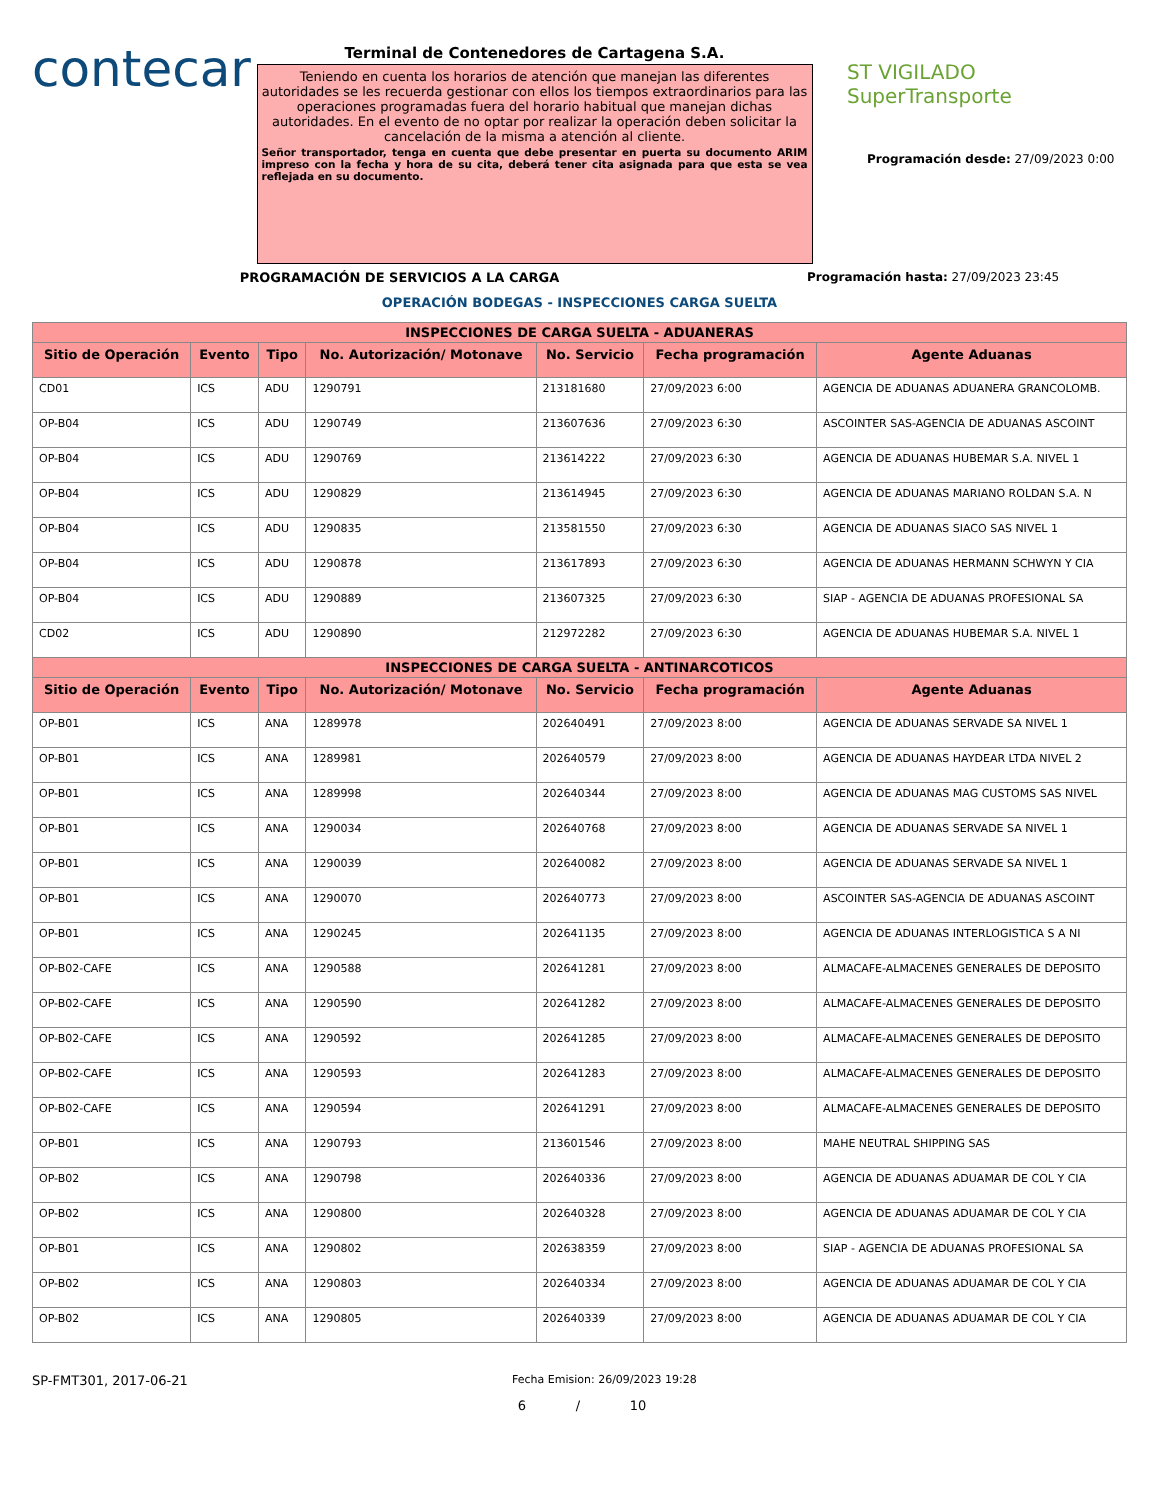contecar
Terminal de Contenedores de Cartagena S.A.
Teniendo en cuenta los horarios de atención que manejan las diferentes autoridades se les recuerda gestionar con ellos los tiempos extraordinarios para las operaciones programadas fuera del horario habitual que manejan dichas autoridades. En el evento de no optar por realizar la operación deben solicitar la cancelación de la misma a atención al cliente.
Señor transportador, tenga en cuenta que debe presentar en puerta su documento ARIM impreso con la fecha y hora de su cita, deberá tener cita asignada para que esta se vea reflejada en su documento.
ST VIGILADO
SuperTransporte
Programación desde: 27/09/2023 0:00
PROGRAMACIÓN DE SERVICIOS A LA CARGA Programación hasta: 27/09/2023 23:45
OPERACIÓN BODEGAS - INSPECCIONES CARGA SUELTA
| INSPECCIONES DE CARGA SUELTA - ADUANERAS | | | | | | |
| --- | --- | --- | --- | --- | --- | --- |
| Sitio de Operación | Evento | Tipo | No. Autorización/ Motonave | No. Servicio | Fecha programación | Agente Aduanas |
| CD01 | ICS | ADU | 1290791 | 213181680 | 27/09/2023 6:00 | AGENCIA DE ADUANAS ADUANERA GRANCOLOMB. |
| OP-B04 | ICS | ADU | 1290749 | 213607636 | 27/09/2023 6:30 | ASCOINTER SAS-AGENCIA DE ADUANAS ASCOINT |
| OP-B04 | ICS | ADU | 1290769 | 213614222 | 27/09/2023 6:30 | AGENCIA DE ADUANAS HUBEMAR S.A. NIVEL 1 |
| OP-B04 | ICS | ADU | 1290829 | 213614945 | 27/09/2023 6:30 | AGENCIA DE ADUANAS MARIANO ROLDAN S.A. N |
| OP-B04 | ICS | ADU | 1290835 | 213581550 | 27/09/2023 6:30 | AGENCIA DE ADUANAS SIACO SAS NIVEL 1 |
| OP-B04 | ICS | ADU | 1290878 | 213617893 | 27/09/2023 6:30 | AGENCIA DE ADUANAS HERMANN SCHWYN Y CIA |
| OP-B04 | ICS | ADU | 1290889 | 213607325 | 27/09/2023 6:30 | SIAP - AGENCIA DE ADUANAS PROFESIONAL SA |
| CD02 | ICS | ADU | 1290890 | 212972282 | 27/09/2023 6:30 | AGENCIA DE ADUANAS HUBEMAR S.A. NIVEL 1 |
| INSPECCIONES DE CARGA SUELTA - ANTINARCOTICOS | | | | | | |
| Sitio de Operación | Evento | Tipo | No. Autorización/ Motonave | No. Servicio | Fecha programación | Agente Aduanas |
| OP-B01 | ICS | ANA | 1289978 | 202640491 | 27/09/2023 8:00 | AGENCIA DE ADUANAS SERVADE SA NIVEL 1 |
| OP-B01 | ICS | ANA | 1289981 | 202640579 | 27/09/2023 8:00 | AGENCIA DE ADUANAS HAYDEAR LTDA NIVEL 2 |
| OP-B01 | ICS | ANA | 1289998 | 202640344 | 27/09/2023 8:00 | AGENCIA DE ADUANAS MAG CUSTOMS SAS NIVEL |
| OP-B01 | ICS | ANA | 1290034 | 202640768 | 27/09/2023 8:00 | AGENCIA DE ADUANAS SERVADE SA NIVEL 1 |
| OP-B01 | ICS | ANA | 1290039 | 202640082 | 27/09/2023 8:00 | AGENCIA DE ADUANAS SERVADE SA NIVEL 1 |
| OP-B01 | ICS | ANA | 1290070 | 202640773 | 27/09/2023 8:00 | ASCOINTER SAS-AGENCIA DE ADUANAS ASCOINT |
| OP-B01 | ICS | ANA | 1290245 | 202641135 | 27/09/2023 8:00 | AGENCIA DE ADUANAS INTERLOGISTICA S A NI |
| OP-B02-CAFE | ICS | ANA | 1290588 | 202641281 | 27/09/2023 8:00 | ALMACAFE-ALMACENES GENERALES DE DEPOSITO |
| OP-B02-CAFE | ICS | ANA | 1290590 | 202641282 | 27/09/2023 8:00 | ALMACAFE-ALMACENES GENERALES DE DEPOSITO |
| OP-B02-CAFE | ICS | ANA | 1290592 | 202641285 | 27/09/2023 8:00 | ALMACAFE-ALMACENES GENERALES DE DEPOSITO |
| OP-B02-CAFE | ICS | ANA | 1290593 | 202641283 | 27/09/2023 8:00 | ALMACAFE-ALMACENES GENERALES DE DEPOSITO |
| OP-B02-CAFE | ICS | ANA | 1290594 | 202641291 | 27/09/2023 8:00 | ALMACAFE-ALMACENES GENERALES DE DEPOSITO |
| OP-B01 | ICS | ANA | 1290793 | 213601546 | 27/09/2023 8:00 | MAHE NEUTRAL SHIPPING SAS |
| OP-B02 | ICS | ANA | 1290798 | 202640336 | 27/09/2023 8:00 | AGENCIA DE ADUANAS ADUAMAR DE COL Y CIA |
| OP-B02 | ICS | ANA | 1290800 | 202640328 | 27/09/2023 8:00 | AGENCIA DE ADUANAS ADUAMAR DE COL Y CIA |
| OP-B01 | ICS | ANA | 1290802 | 202638359 | 27/09/2023 8:00 | SIAP - AGENCIA DE ADUANAS PROFESIONAL SA |
| OP-B02 | ICS | ANA | 1290803 | 202640334 | 27/09/2023 8:00 | AGENCIA DE ADUANAS ADUAMAR DE COL Y CIA |
| OP-B02 | ICS | ANA | 1290805 | 202640339 | 27/09/2023 8:00 | AGENCIA DE ADUANAS ADUAMAR DE COL Y CIA |
SP-FMT301, 2017-06-21
Fecha Emision: 26/09/2023 19:28
6 / 10